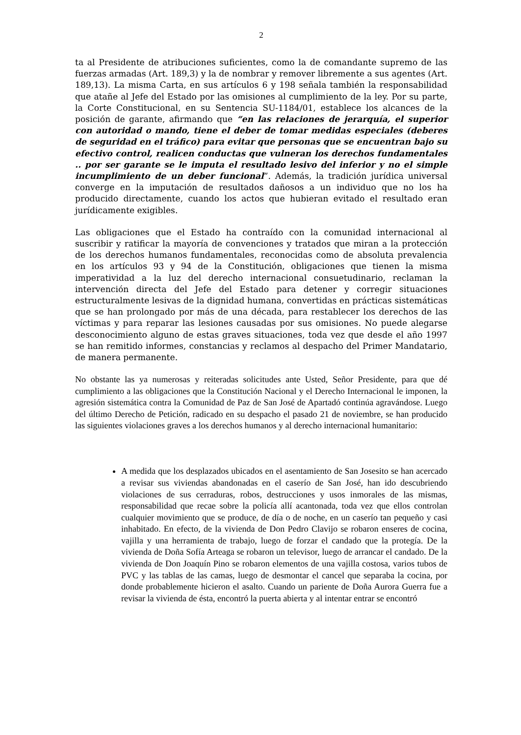2
ta al Presidente de atribuciones suficientes, como la de comandante supremo de las fuerzas armadas (Art. 189,3) y la de nombrar y remover libremente a sus agentes (Art. 189,13). La misma Carta, en sus artículos 6 y 198 señala también la responsabilidad que atañe al Jefe del Estado por las omisiones al cumplimiento de la ley. Por su parte, la Corte Constitucional, en su Sentencia SU-1184/01, establece los alcances de la posición de garante, afirmando que “en las relaciones de jerarquía, el superior con autoridad o mando, tiene el deber de tomar medidas especiales (deberes de seguridad en el tráfico) para evitar que personas que se encuentran bajo su efectivo control, realicen conductas que vulneran los derechos fundamentales .. por ser garante se le imputa el resultado lesivo del inferior y no el simple incumplimiento de un deber funcional”. Además, la tradición jurídica universal converge en la imputación de resultados dañosos a un individuo que no los ha producido directamente, cuando los actos que hubieran evitado el resultado eran jurídicamente exigibles.
Las obligaciones que el Estado ha contraído con la comunidad internacional al suscribir y ratificar la mayoría de convenciones y tratados que miran a la protección de los derechos humanos fundamentales, reconocidas como de absoluta prevalencia en los artículos 93 y 94 de la Constitución, obligaciones que tienen la misma imperatividad a la luz del derecho internacional consuetudinario, reclaman la intervención directa del Jefe del Estado para detener y corregir situaciones estructuralmente lesivas de la dignidad humana, convertidas en prácticas sistemáticas que se han prolongado por más de una década, para restablecer los derechos de las víctimas y para reparar las lesiones causadas por sus omisiones. No puede alegarse desconocimiento alguno de estas graves situaciones, toda vez que desde el año 1997 se han remitido informes, constancias y reclamos al despacho del Primer Mandatario, de manera permanente.
No obstante las ya numerosas y reiteradas solicitudes ante Usted, Señor Presidente, para que dé cumplimiento a las obligaciones que la Constitución Nacional y el Derecho Internacional le imponen, la agresión sistemática contra la Comunidad de Paz de San José de Apartadó continúa agravándose. Luego del último Derecho de Petición, radicado en su despacho el pasado 21 de noviembre, se han producido las siguientes violaciones graves a los derechos humanos y al derecho internacional humanitario:
A medida que los desplazados ubicados en el asentamiento de San Josesito se han acercado a revisar sus viviendas abandonadas en el caserío de San José, han ido descubriendo violaciones de sus cerraduras, robos, destrucciones y usos inmorales de las mismas, responsabilidad que recae sobre la policía allí acantonada, toda vez que ellos controlan cualquier movimiento que se produce, de día o de noche, en un caserío tan pequeño y casi inhabitado. En efecto, de la vivienda de Don Pedro Clavijo se robaron enseres de cocina, vajilla y una herramienta de trabajo, luego de forzar el candado que la protegía. De la vivienda de Doña Sofía Arteaga se robaron un televisor, luego de arrancar el candado. De la vivienda de Don Joaquín Pino se robaron elementos de una vajilla costosa, varios tubos de PVC y las tablas de las camas, luego de desmontar el cancel que separaba la cocina, por donde probablemente hicieron el asalto. Cuando un pariente de Doña Aurora Guerra fue a revisar la vivienda de ésta, encontró la puerta abierta y al intentar entrar se encontró